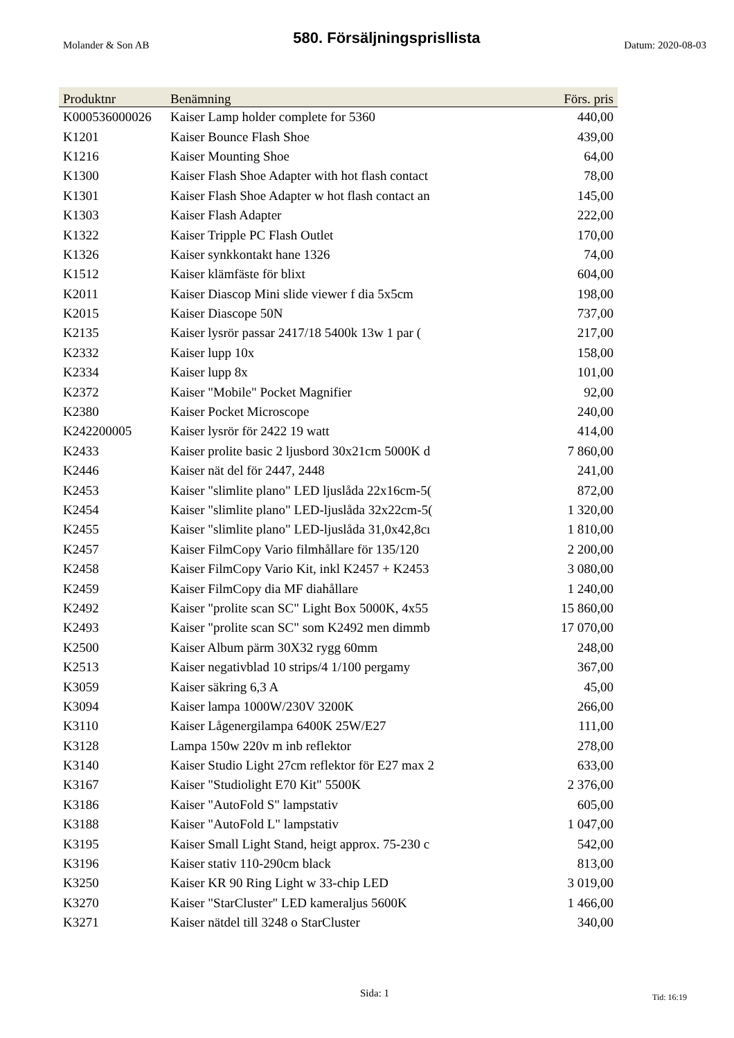Molander & Son AB
580. Försäljningsprisllista
Datum: 2020-08-03
| Produktnr | Benämning | Förs. pris |
| --- | --- | --- |
| K000536000026 | Kaiser Lamp holder complete for 5360 | 440,00 |
| K1201 | Kaiser Bounce Flash Shoe | 439,00 |
| K1216 | Kaiser Mounting Shoe | 64,00 |
| K1300 | Kaiser Flash Shoe Adapter with hot flash contact | 78,00 |
| K1301 | Kaiser Flash Shoe Adapter w hot flash contact an | 145,00 |
| K1303 | Kaiser Flash Adapter | 222,00 |
| K1322 | Kaiser Tripple PC Flash Outlet | 170,00 |
| K1326 | Kaiser synkkontakt hane 1326 | 74,00 |
| K1512 | Kaiser klämfäste för blixt | 604,00 |
| K2011 | Kaiser Diascop Mini slide viewer f dia 5x5cm | 198,00 |
| K2015 | Kaiser Diascope 50N | 737,00 |
| K2135 | Kaiser lysrör passar 2417/18 5400k 13w 1 par ( | 217,00 |
| K2332 | Kaiser lupp 10x | 158,00 |
| K2334 | Kaiser lupp 8x | 101,00 |
| K2372 | Kaiser "Mobile" Pocket Magnifier | 92,00 |
| K2380 | Kaiser Pocket Microscope | 240,00 |
| K242200005 | Kaiser lysrör för 2422 19 watt | 414,00 |
| K2433 | Kaiser prolite basic 2 ljusbord 30x21cm 5000K d | 7 860,00 |
| K2446 | Kaiser nät del för 2447, 2448 | 241,00 |
| K2453 | Kaiser "slimlite plano" LED ljuslåda 22x16cm-5( | 872,00 |
| K2454 | Kaiser "slimlite plano" LED-ljuslåda 32x22cm-5( | 1 320,00 |
| K2455 | Kaiser "slimlite plano" LED-ljuslåda 31,0x42,8cı | 1 810,00 |
| K2457 | Kaiser FilmCopy Vario filmhållare för 135/120 | 2 200,00 |
| K2458 | Kaiser FilmCopy Vario Kit, inkl K2457 + K2453 | 3 080,00 |
| K2459 | Kaiser FilmCopy dia MF diahållare | 1 240,00 |
| K2492 | Kaiser "prolite scan SC" Light Box 5000K, 4x55 | 15 860,00 |
| K2493 | Kaiser "prolite scan SC" som K2492 men dimmb | 17 070,00 |
| K2500 | Kaiser Album pärm 30X32 rygg 60mm | 248,00 |
| K2513 | Kaiser negativblad 10 strips/4 1/100 pergamy | 367,00 |
| K3059 | Kaiser säkring 6,3 A | 45,00 |
| K3094 | Kaiser lampa 1000W/230V 3200K | 266,00 |
| K3110 | Kaiser Lågenergilampa 6400K 25W/E27 | 111,00 |
| K3128 | Lampa 150w 220v m inb reflektor | 278,00 |
| K3140 | Kaiser Studio Light 27cm reflektor för E27 max 2 | 633,00 |
| K3167 | Kaiser "Studiolight E70 Kit" 5500K | 2 376,00 |
| K3186 | Kaiser "AutoFold S" lampstativ | 605,00 |
| K3188 | Kaiser "AutoFold L" lampstativ | 1 047,00 |
| K3195 | Kaiser Small Light Stand, heigt approx. 75-230 c | 542,00 |
| K3196 | Kaiser stativ 110-290cm black | 813,00 |
| K3250 | Kaiser KR 90 Ring Light w 33-chip LED | 3 019,00 |
| K3270 | Kaiser "StarCluster" LED kameraljus 5600K | 1 466,00 |
| K3271 | Kaiser nätdel till 3248 o StarCluster | 340,00 |
Sida: 1 Tid: 16:19